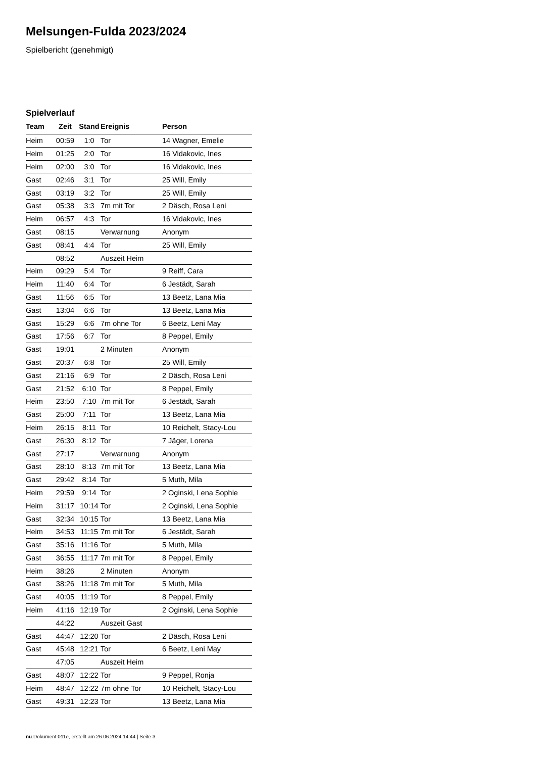Melsungen-Fulda 2023/2024
Spielbericht (genehmigt)
Spielverlauf
| Team | Zeit | Stand | Ereignis | Person |
| --- | --- | --- | --- | --- |
| Heim | 00:59 | 1:0 | Tor | 14 Wagner, Emelie |
| Heim | 01:25 | 2:0 | Tor | 16 Vidakovic, Ines |
| Heim | 02:00 | 3:0 | Tor | 16 Vidakovic, Ines |
| Gast | 02:46 | 3:1 | Tor | 25 Will, Emily |
| Gast | 03:19 | 3:2 | Tor | 25 Will, Emily |
| Gast | 05:38 | 3:3 | 7m mit Tor | 2 Däsch, Rosa Leni |
| Heim | 06:57 | 4:3 | Tor | 16 Vidakovic, Ines |
| Gast | 08:15 | | Verwarnung | Anonym |
| Gast | 08:41 | 4:4 | Tor | 25 Will, Emily |
| | 08:52 | | Auszeit Heim | |
| Heim | 09:29 | 5:4 | Tor | 9 Reiff, Cara |
| Heim | 11:40 | 6:4 | Tor | 6 Jestädt, Sarah |
| Gast | 11:56 | 6:5 | Tor | 13 Beetz, Lana Mia |
| Gast | 13:04 | 6:6 | Tor | 13 Beetz, Lana Mia |
| Gast | 15:29 | 6:6 | 7m ohne Tor | 6 Beetz, Leni May |
| Gast | 17:56 | 6:7 | Tor | 8 Peppel, Emily |
| Gast | 19:01 | | 2 Minuten | Anonym |
| Gast | 20:37 | 6:8 | Tor | 25 Will, Emily |
| Gast | 21:16 | 6:9 | Tor | 2 Däsch, Rosa Leni |
| Gast | 21:52 | 6:10 | Tor | 8 Peppel, Emily |
| Heim | 23:50 | 7:10 | 7m mit Tor | 6 Jestädt, Sarah |
| Gast | 25:00 | 7:11 | Tor | 13 Beetz, Lana Mia |
| Heim | 26:15 | 8:11 | Tor | 10 Reichelt, Stacy-Lou |
| Gast | 26:30 | 8:12 | Tor | 7 Jäger, Lorena |
| Gast | 27:17 | | Verwarnung | Anonym |
| Gast | 28:10 | 8:13 | 7m mit Tor | 13 Beetz, Lana Mia |
| Gast | 29:42 | 8:14 | Tor | 5 Muth, Mila |
| Heim | 29:59 | 9:14 | Tor | 2 Oginski, Lena Sophie |
| Heim | 31:17 | 10:14 | Tor | 2 Oginski, Lena Sophie |
| Gast | 32:34 | 10:15 | Tor | 13 Beetz, Lana Mia |
| Heim | 34:53 | 11:15 | 7m mit Tor | 6 Jestädt, Sarah |
| Gast | 35:16 | 11:16 | Tor | 5 Muth, Mila |
| Gast | 36:55 | 11:17 | 7m mit Tor | 8 Peppel, Emily |
| Heim | 38:26 | | 2 Minuten | Anonym |
| Gast | 38:26 | 11:18 | 7m mit Tor | 5 Muth, Mila |
| Gast | 40:05 | 11:19 | Tor | 8 Peppel, Emily |
| Heim | 41:16 | 12:19 | Tor | 2 Oginski, Lena Sophie |
| | 44:22 | | Auszeit Gast | |
| Gast | 44:47 | 12:20 | Tor | 2 Däsch, Rosa Leni |
| Gast | 45:48 | 12:21 | Tor | 6 Beetz, Leni May |
| | 47:05 | | Auszeit Heim | |
| Gast | 48:07 | 12:22 | Tor | 9 Peppel, Ronja |
| Heim | 48:47 | 12:22 | 7m ohne Tor | 10 Reichelt, Stacy-Lou |
| Gast | 49:31 | 12:23 | Tor | 13 Beetz, Lana Mia |
nu.Dokument 011e, erstellt am 26.06.2024 14:44 | Seite 3